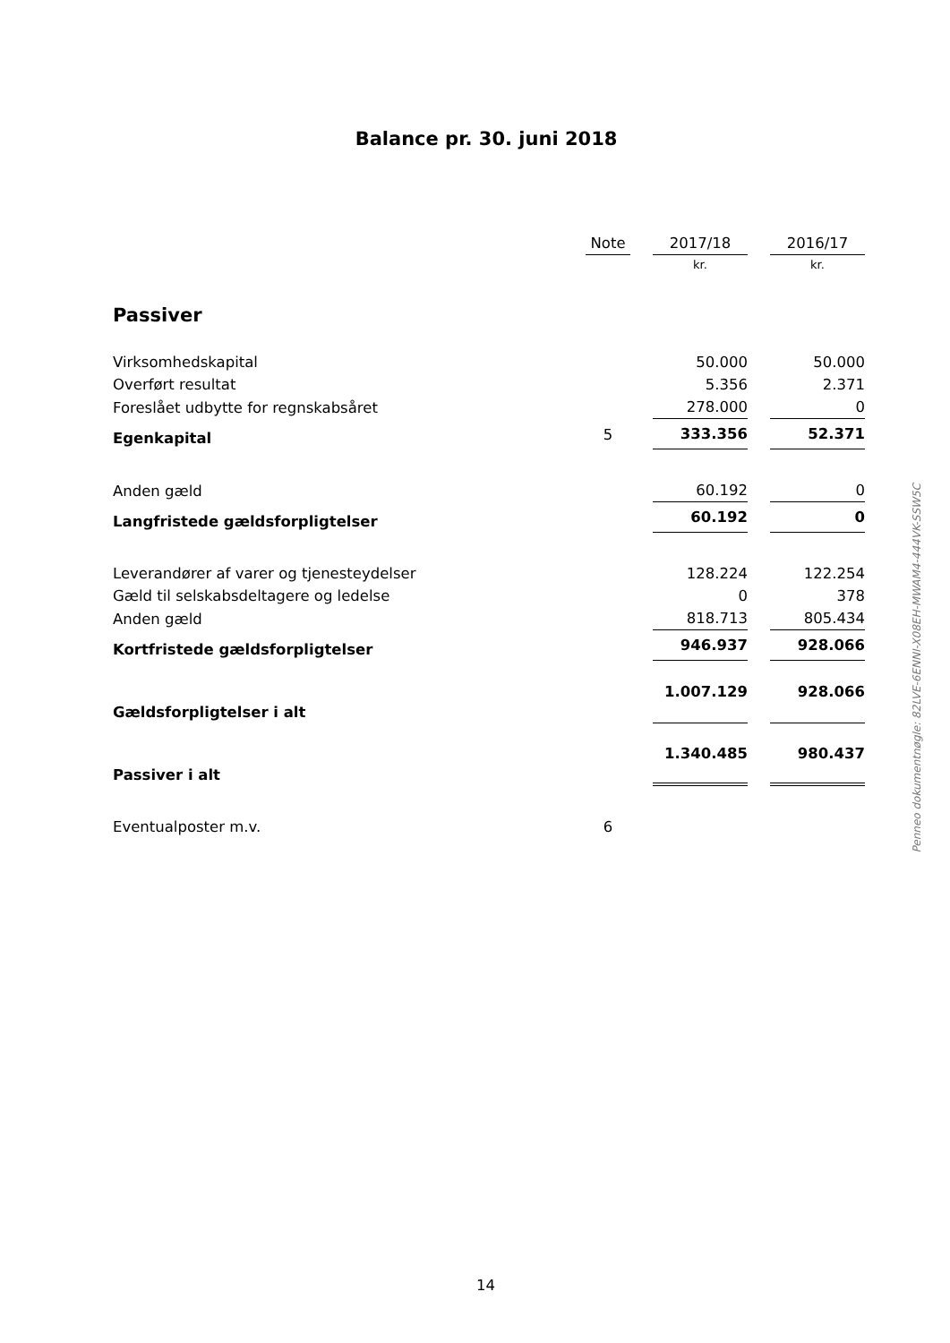Balance pr. 30. juni 2018
| | Note | | 2017/18 | | 2016/17 |
| | | | kr. | | kr. |
| Passiver | | | | | |
| Virksomhedskapital | | | 50.000 | | 50.000 |
| Overført resultat | | | 5.356 | | 2.371 |
| Foreslået udbytte for regnskabsåret | | | 278.000 | | 0 |
| Egenkapital | 5 | | 333.356 | | 52.371 |
| Anden gæld | | | 60.192 | | 0 |
| Langfristede gældsforpligtelser | | | 60.192 | | 0 |
| Leverandører af varer og tjenesteydelser | | | 128.224 | | 122.254 |
| Gæld til selskabsdeltagere og ledelse | | | 0 | | 378 |
| Anden gæld | | | 818.713 | | 805.434 |
| Kortfristede gældsforpligtelser | | | 946.937 | | 928.066 |
| Gældsforpligtelser i alt | | | 1.007.129 | | 928.066 |
| Passiver i alt | | | 1.340.485 | | 980.437 |
| Eventualposter m.v. | 6 | | | | |
Penneo dokumentnøgle: 82LVE-6ENNI-X08EH-MWAM4-444VK-SSW5C
14